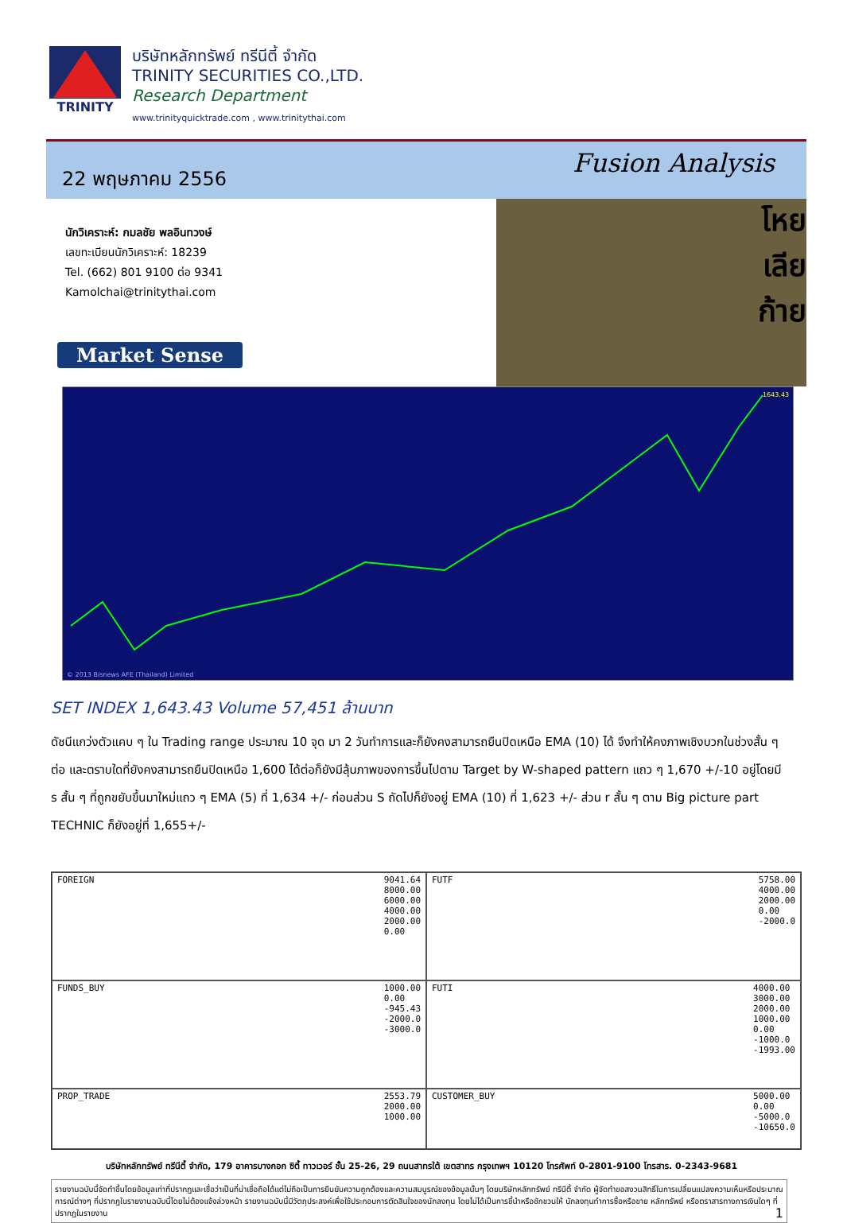TRINITY
บริษัทหลักทรัพย์ ทรีนีตี้ จำกัด
TRINITY SECURITIES CO.,LTD.
Research Department
www.trinityquicktrade.com , www.trinitythai.com
22 พฤษภาคม 2556
Fusion Analysis
นักวิเคราะห์: กมลชัย พลอินทวงษ์
เลขทะเบียนนักวิเคราะห์: 18239
Tel. (662) 801 9100 ต่อ 9341
Kamolchai@trinitythai.com
Market Sense
โหย
เลีย
ก้าย
© 2013 Bisnews AFE (Thailand) Limited
1643.43
SET INDEX 1,643.43 Volume 57,451 ล้านบาท
ดัชนีแกว่งตัวแคบ ๆ ใน Trading range ประมาณ 10 จุด มา 2 วันทำการและก็ยังคงสามารถยืนปิดเหนือ EMA (10) ได้ จึงทำให้คงภาพเชิงบวกในช่วงสั้น ๆ ต่อ และตราบใดที่ยังคงสามารถยืนปิดเหนือ 1,600 ได้ต่อก็ยังมีลุ้นภาพของการขึ้นไปตาม Target by W-shaped pattern แถว ๆ 1,670 +/-10 อยู่โดยมี s สั้น ๆ ที่ถูกขยับขึ้นมาใหม่แถว ๆ EMA (5) ที่ 1,634 +/- ก่อนส่วน S ถัดไปก็ยังอยู่ EMA (10) ที่ 1,623 +/- ส่วน r สั้น ๆ ตาม Big picture part TECHNIC ก็ยังอยู่ที่ 1,655+/-
FOREIGN 9041.64
8000.00
6000.00
4000.00
2000.00
0.00
FUTF 5758.00
4000.00
2000.00
0.00
-2000.0
FUNDS_BUY 1000.00
0.00
-945.43
-2000.0
-3000.0
FUTI 4000.00
3000.00
2000.00
1000.00
0.00
-1000.0
-1993.00
PROP_TRADE 2553.79
2000.00
1000.00
CUSTOMER_BUY 5000.00
0.00
-5000.0
-10650.0
บริษัทหลักทรัพย์ ทรีนีตี้ จำกัด, 179 อาคารบางกอก ซิตี้ ทาวเวอร์ ชั้น 25-26, 29 ถนนสาทรใต้ เขตสาทร กรุงเทพฯ 10120 โทรศัพท์ 0-2801-9100 โทรสาร. 0-2343-9681
รายงานฉบับนี้จัดทำขึ้นโดยข้อมูลเท่าที่ปรากฏและเชื่อว่าเป็นที่น่าเชื่อถือได้แต่ไม่ถือเป็นการยืนยันความถูกต้องและความสมบูรณ์ของข้อมูลนั้นๆ โดยบริษัทหลักทรัพย์ ทรีนีตี้ จำกัด ผู้จัดทำขอสงวนสิทธิ์ในการเปลี่ยนแปลงความเห็นหรือประมาณการณ์ต่างๆ ที่ปรากฏในรายงานฉบับนี้โดยไม่ต้องแจ้งล่วงหน้า รายงานฉบับนี้มีวัตถุประสงค์เพื่อใช้ประกอบการตัดสินใจของนักลงทุน โดยไม่ได้เป็นการชี้นำหรือชักชวนให้ นักลงทุนทำการซื้อหรือขาย หลักทรัพย์ หรือตราสารทางการเงินใดๆ ที่ปรากฏในรายงาน 1